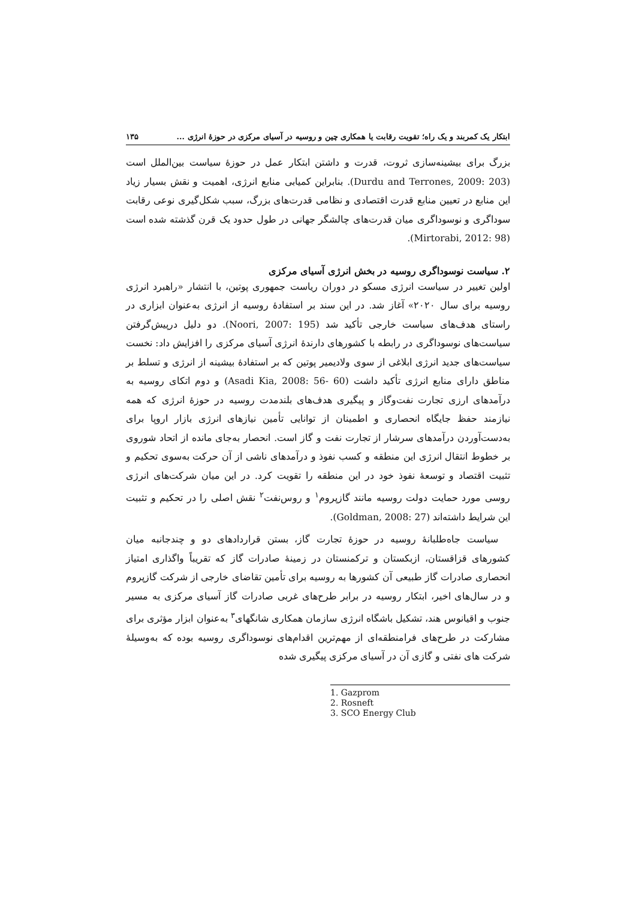ابتکار یک کمربند و یک راه؛ تقویت رقابت یا همکاری چین و روسیه در آسیای مرکزی در حوزهٔ انرژی ... ۱۳۵
بزرگ برای بیشینه‌سازی ثروت، قدرت و داشتن ابتکار عمل در حوزهٔ سیاست بین‌الملل است (Durdu and Terrones, 2009: 203). بنابراین کمیابی منابع انرژی، اهمیت و نقش بسیار زیاد این منابع در تعیین منابع قدرت اقتصادی و نظامی قدرت‌های بزرگ، سبب شکل‌گیری نوعی رقابت سوداگری و نوسوداگری میان قدرت‌های چالشگر جهانی در طول حدود یک قرن گذشته شده است (Mirtorabi, 2012: 98).
۲. سیاست نوسوداگری روسیه در بخش انرژی آسیای مرکزی
اولین تغییر در سیاست انرژی مسکو در دوران ریاست جمهوری پوتین، با انتشار «راهبرد انرژی روسیه برای سال ۲۰۲۰» آغاز شد. در این سند بر استفادهٔ روسیه از انرژی به‌عنوان ابزاری در راستای هدف‌های سیاست خارجی تأکید شد (Noori, 2007: 195). دو دلیل درپیش‌گرفتن سیاست‌های نوسوداگری در رابطه با کشورهای دارندهٔ انرژی آسیای مرکزی را افزایش داد: نخست سیاست‌های جدید انرژی ابلاغی از سوی ولادیمیر پوتین که بر استفادهٔ بیشینه از انرژی و تسلط بر مناطق دارای منابع انرژی تأکید داشت (Asadi Kia, 2008: 56- 60) و دوم اتکای روسیه به درآمدهای ارزی تجارت نفت‌وگاز و پیگیری هدف‌های بلندمدت روسیه در حوزهٔ انرژی که همه نیازمند حفظ جایگاه انحصاری و اطمینان از توانایی تأمین نیازهای انرژی بازار اروپا برای به‌دست‌آوردن درآمدهای سرشار از تجارت نفت و گاز است. انحصار به‌جای مانده از اتحاد شوروی بر خطوط انتقال انرژی این منطقه و کسب نفوذ و درآمدهای ناشی از آن حرکت به‌سوی تحکیم و تثبیت اقتصاد و توسعهٔ نفوذ خود در این منطقه را تقویت کرد. در این میان شرکت‌های انرژی روسی مورد حمایت دولت روسیه مانند گازپروم<sup>۱</sup> و روس‌نفت<sup>۲</sup> نقش اصلی را در تحکیم و تثبیت این شرایط داشته‌اند (Goldman, 2008: 27).
سیاست جاه‌طلبانهٔ روسیه در حوزهٔ تجارت گاز، بستن قراردادهای دو و چندجانبه میان کشورهای قزاقستان، ازبکستان و ترکمنستان در زمینهٔ صادرات گاز که تقریباً واگذاری امتیاز انحصاری صادرات گاز طبیعی آن کشورها به روسیه برای تأمین تقاضای خارجی از شرکت گازپروم و در سال‌های اخیر، ابتکار روسیه در برابر طرح‌های غربی صادرات گاز آسیای مرکزی به مسیر جنوب و اقیانوس هند، تشکیل باشگاه انرژی سازمان همکاری شانگهای<sup>۳</sup> به‌عنوان ابزار مؤثری برای مشارکت در طرح‌های فرامنطقه‌ای از مهم‌ترین اقدام‌های نوسوداگری روسیه بوده که به‌وسیلهٔ شرکت های نفتی و گازی آن در آسیای مرکزی پیگیری شده
1. Gazprom
2. Rosneft
3. SCO Energy Club